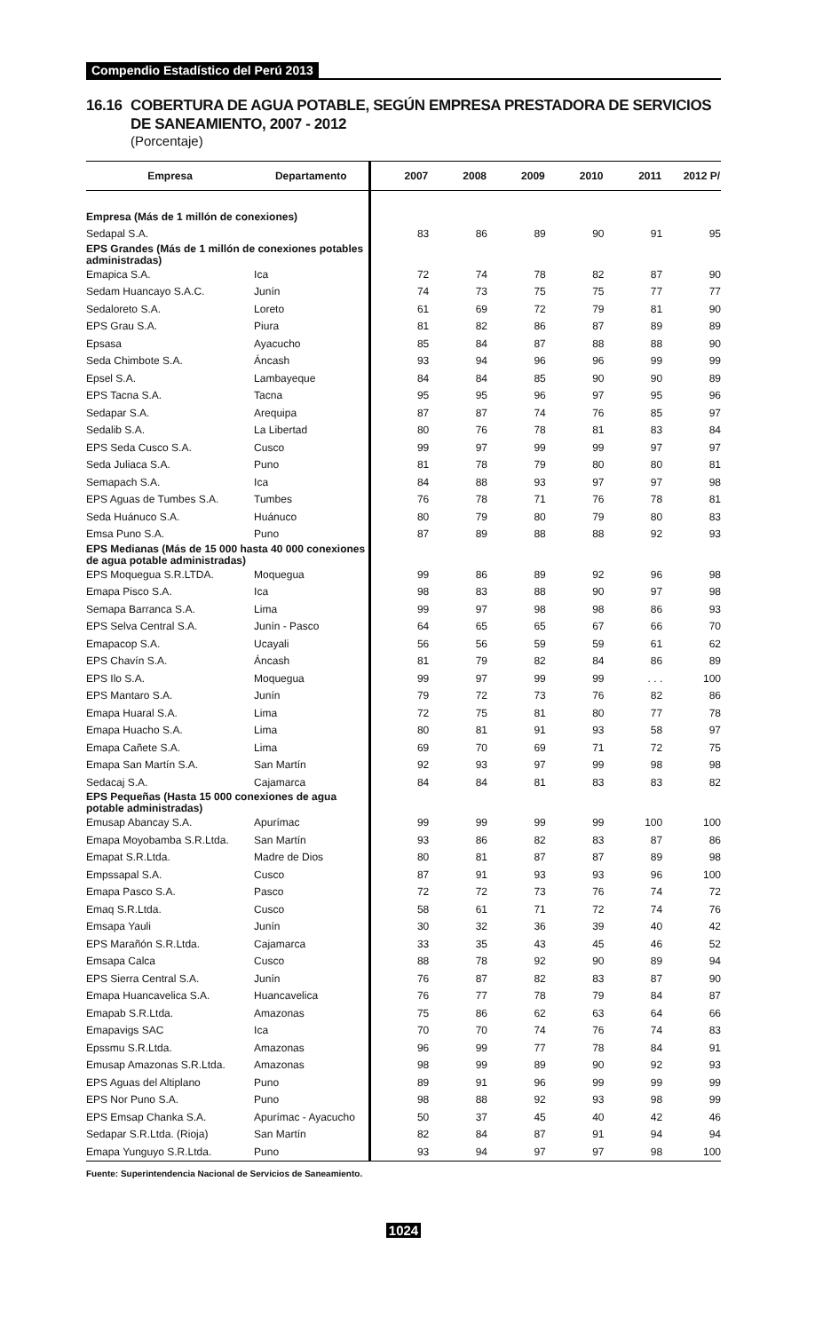Compendio Estadístico del Perú 2013
16.16 COBERTURA DE AGUA POTABLE, SEGÚN EMPRESA PRESTADORA DE SERVICIOS
DE SANEAMIENTO, 2007 - 2012
(Porcentaje)
| Empresa | Departamento | 2007 | 2008 | 2009 | 2010 | 2011 | 2012 P/ |
| --- | --- | --- | --- | --- | --- | --- | --- |
| Empresa (Más de 1 millón de conexiones) | | | | | | | |
| Sedapal S.A. | | 83 | 86 | 89 | 90 | 91 | 95 |
| EPS Grandes (Más de 1 millón de conexiones potables administradas) | | | | | | | |
| Emapica S.A. | Ica | 72 | 74 | 78 | 82 | 87 | 90 |
| Sedam Huancayo S.A.C. | Junín | 74 | 73 | 75 | 75 | 77 | 77 |
| Sedaloreto S.A. | Loreto | 61 | 69 | 72 | 79 | 81 | 90 |
| EPS Grau S.A. | Piura | 81 | 82 | 86 | 87 | 89 | 89 |
| Epsasa | Ayacucho | 85 | 84 | 87 | 88 | 88 | 90 |
| Seda Chimbote S.A. | Áncash | 93 | 94 | 96 | 96 | 99 | 99 |
| Epsel S.A. | Lambayeque | 84 | 84 | 85 | 90 | 90 | 89 |
| EPS Tacna S.A. | Tacna | 95 | 95 | 96 | 97 | 95 | 96 |
| Sedapar S.A. | Arequipa | 87 | 87 | 74 | 76 | 85 | 97 |
| Sedalib S.A. | La Libertad | 80 | 76 | 78 | 81 | 83 | 84 |
| EPS Seda Cusco S.A. | Cusco | 99 | 97 | 99 | 99 | 97 | 97 |
| Seda Juliaca S.A. | Puno | 81 | 78 | 79 | 80 | 80 | 81 |
| Semapach S.A. | Ica | 84 | 88 | 93 | 97 | 97 | 98 |
| EPS Aguas de Tumbes S.A. | Tumbes | 76 | 78 | 71 | 76 | 78 | 81 |
| Seda Huánuco S.A. | Huánuco | 80 | 79 | 80 | 79 | 80 | 83 |
| Emsa Puno S.A. | Puno | 87 | 89 | 88 | 88 | 92 | 93 |
| EPS Medianas (Más de 15 000 hasta 40 000 conexiones de agua potable administradas) | | | | | | | |
| EPS Moquegua S.R.LTDA. | Moquegua | 99 | 86 | 89 | 92 | 96 | 98 |
| Emapa Pisco S.A. | Ica | 98 | 83 | 88 | 90 | 97 | 98 |
| Semapa Barranca S.A. | Lima | 99 | 97 | 98 | 98 | 86 | 93 |
| EPS Selva Central S.A. | Junín - Pasco | 64 | 65 | 65 | 67 | 66 | 70 |
| Emapacop S.A. | Ucayali | 56 | 56 | 59 | 59 | 61 | 62 |
| EPS Chavín S.A. | Áncash | 81 | 79 | 82 | 84 | 86 | 89 |
| EPS Ilo S.A. | Moquegua | 99 | 97 | 99 | 99 | . . . | 100 |
| EPS Mantaro S.A. | Junín | 79 | 72 | 73 | 76 | 82 | 86 |
| Emapa Huaral S.A. | Lima | 72 | 75 | 81 | 80 | 77 | 78 |
| Emapa Huacho S.A. | Lima | 80 | 81 | 91 | 93 | 58 | 97 |
| Emapa Cañete S.A. | Lima | 69 | 70 | 69 | 71 | 72 | 75 |
| Emapa San Martín S.A. | San Martín | 92 | 93 | 97 | 99 | 98 | 98 |
| Sedacaj S.A. | Cajamarca | 84 | 84 | 81 | 83 | 83 | 82 |
| EPS Pequeñas (Hasta 15 000 conexiones de agua potable administradas) | | | | | | | |
| Emusap Abancay S.A. | Apurímac | 99 | 99 | 99 | 99 | 100 | 100 |
| Emapa Moyobamba S.R.Ltda. | San Martín | 93 | 86 | 82 | 83 | 87 | 86 |
| Emapat S.R.Ltda. | Madre de Dios | 80 | 81 | 87 | 87 | 89 | 98 |
| Empssapal S.A. | Cusco | 87 | 91 | 93 | 93 | 96 | 100 |
| Emapa Pasco S.A. | Pasco | 72 | 72 | 73 | 76 | 74 | 72 |
| Emaq S.R.Ltda. | Cusco | 58 | 61 | 71 | 72 | 74 | 76 |
| Emsapa Yauli | Junín | 30 | 32 | 36 | 39 | 40 | 42 |
| EPS Marañón S.R.Ltda. | Cajamarca | 33 | 35 | 43 | 45 | 46 | 52 |
| Emsapa Calca | Cusco | 88 | 78 | 92 | 90 | 89 | 94 |
| EPS Sierra Central S.A. | Junín | 76 | 87 | 82 | 83 | 87 | 90 |
| Emapa Huancavelica S.A. | Huancavelica | 76 | 77 | 78 | 79 | 84 | 87 |
| Emapab S.R.Ltda. | Amazonas | 75 | 86 | 62 | 63 | 64 | 66 |
| Emapavigs SAC | Ica | 70 | 70 | 74 | 76 | 74 | 83 |
| Epssmu S.R.Ltda. | Amazonas | 96 | 99 | 77 | 78 | 84 | 91 |
| Emusap Amazonas S.R.Ltda. | Amazonas | 98 | 99 | 89 | 90 | 92 | 93 |
| EPS Aguas del Altiplano | Puno | 89 | 91 | 96 | 99 | 99 | 99 |
| EPS Nor Puno S.A. | Puno | 98 | 88 | 92 | 93 | 98 | 99 |
| EPS Emsap Chanka S.A. | Apurímac - Ayacucho | 50 | 37 | 45 | 40 | 42 | 46 |
| Sedapar S.R.Ltda. (Rioja) | San Martín | 82 | 84 | 87 | 91 | 94 | 94 |
| Emapa Yunguyo S.R.Ltda. | Puno | 93 | 94 | 97 | 97 | 98 | 100 |
Fuente: Superintendencia Nacional de Servicios de Saneamiento.
1024